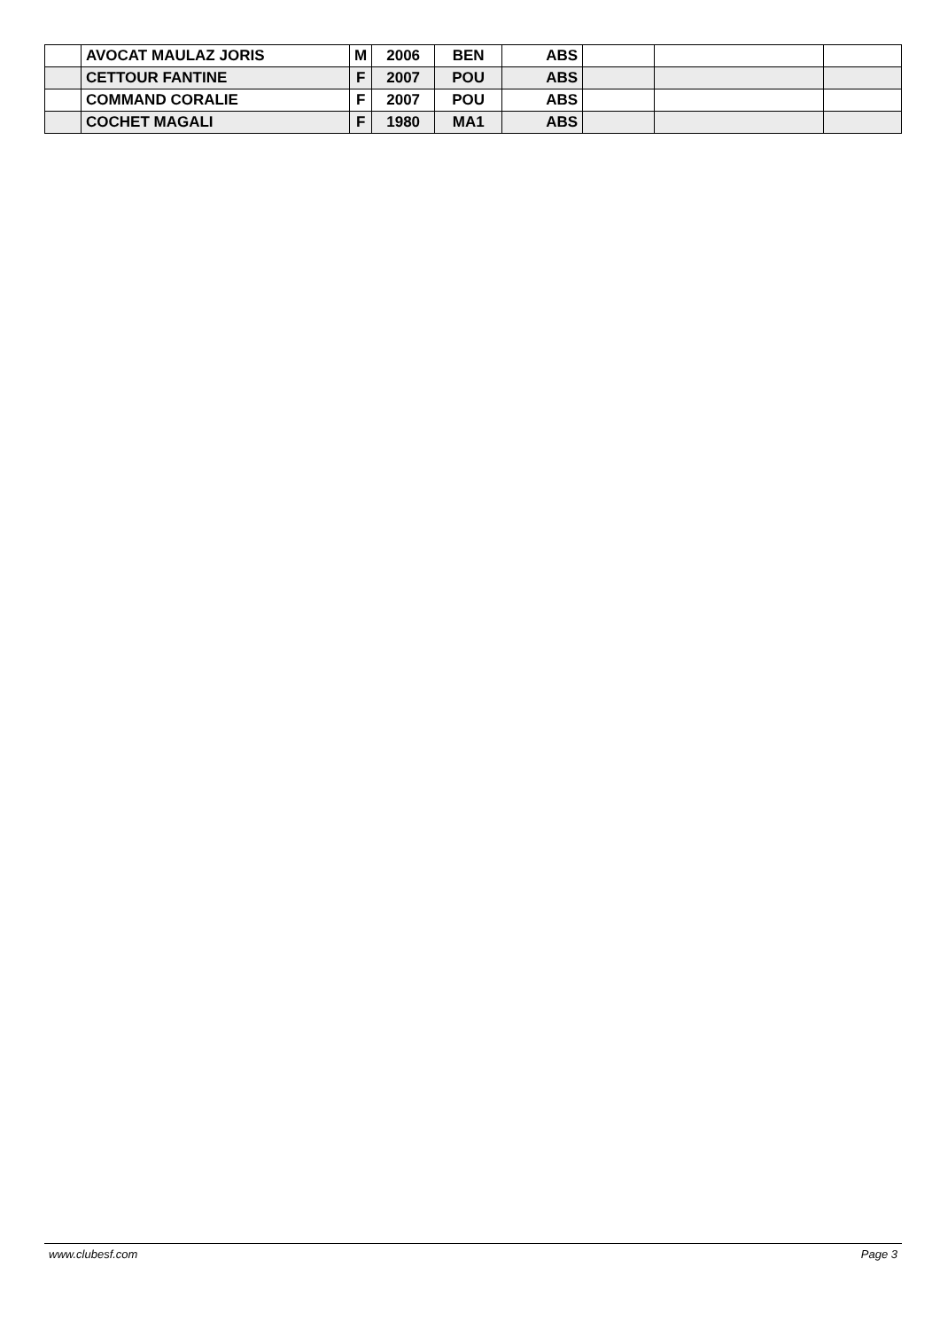| | AVOCAT MAULAZ JORIS | M | 2006 | BEN | ABS | | | |
| | CETTOUR FANTINE | F | 2007 | POU | ABS | | | |
| | COMMAND CORALIE | F | 2007 | POU | ABS | | | |
| | COCHET MAGALI | F | 1980 | MA1 | ABS | | | |
www.clubesf.com Page 3